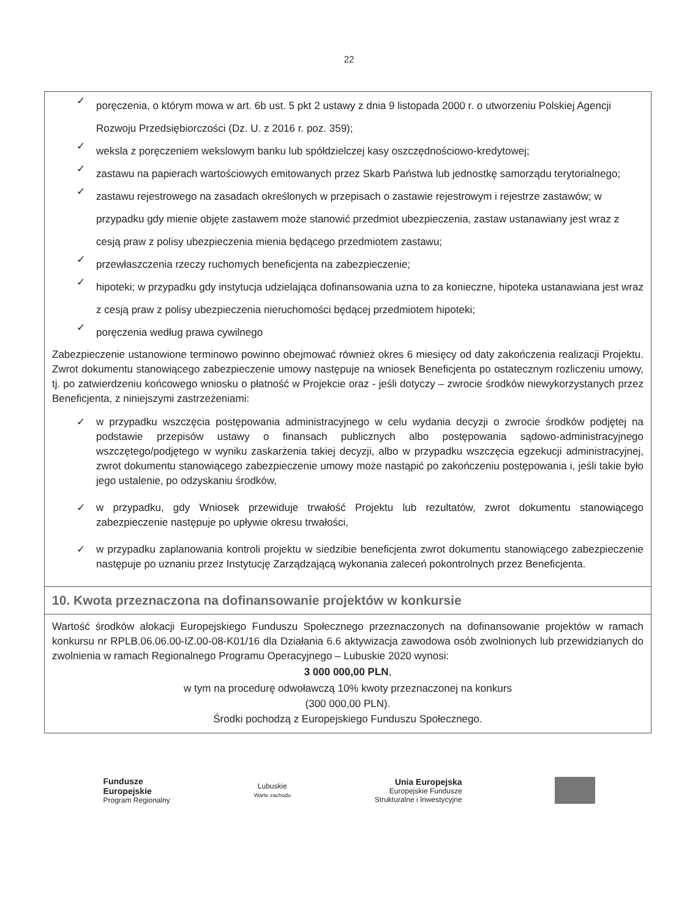22
✓
poręczenia, o którym mowa w art. 6b ust. 5 pkt 2 ustawy z dnia 9 listopada 2000 r. o utworzeniu Polskiej Agencji Rozwoju Przedsiębiorczości (Dz. U. z 2016 r. poz. 359);
✓
weksla z poręczeniem wekslowym banku lub spółdzielczej kasy oszczędnościowo-kredytowej;
✓
zastawu na papierach wartościowych emitowanych przez Skarb Państwa lub jednostkę samorządu terytorialnego;
✓
zastawu rejestrowego na zasadach określonych w przepisach o zastawie rejestrowym i rejestrze zastawów; w przypadku gdy mienie objęte zastawem może stanowić przedmiot ubezpieczenia, zastaw ustanawiany jest wraz z cesją praw z polisy ubezpieczenia mienia będącego przedmiotem zastawu;
✓
przewłaszczenia rzeczy ruchomych beneficjenta na zabezpieczenie;
✓
hipoteki; w przypadku gdy instytucja udzielająca dofinansowania uzna to za konieczne, hipoteka ustanawiana jest wraz z cesją praw z polisy ubezpieczenia nieruchomości będącej przedmiotem hipoteki;
✓
poręczenia według prawa cywilnego
Zabezpieczenie ustanowione terminowo powinno obejmować również okres 6 miesięcy od daty zakończenia realizacji Projektu. Zwrot dokumentu stanowiącego zabezpieczenie umowy następuje na wniosek Beneficjenta po ostatecznym rozliczeniu umowy, tj. po zatwierdzeniu końcowego wniosku o płatność w Projekcie oraz - jeśli dotyczy – zwrocie środków niewykorzystanych przez Beneficjenta, z niniejszymi zastrzeżeniami:
✓ w przypadku wszczęcia postępowania administracyjnego w celu wydania decyzji o zwrocie środków podjętej na podstawie przepisów ustawy o finansach publicznych albo postępowania sądowo-administracyjnego wszczętego/podjętego w wyniku zaskarżenia takiej decyzji, albo w przypadku wszczęcia egzekucji administracyjnej, zwrot dokumentu stanowiącego zabezpieczenie umowy może nastąpić po zakończeniu postępowania i, jeśli takie było jego ustalenie, po odzyskaniu środków,
✓ w przypadku, gdy Wniosek przewiduje trwałość Projektu lub rezultatów, zwrot dokumentu stanowiącego zabezpieczenie następuje po upływie okresu trwałości,
✓ w przypadku zaplanowania kontroli projektu w siedzibie beneficjenta zwrot dokumentu stanowiącego zabezpieczenie następuje po uznaniu przez Instytucję Zarządzającą wykonania zaleceń pokontrolnych przez Beneficjenta.
10. Kwota przeznaczona na dofinansowanie projektów w konkursie
Wartość środków alokacji Europejskiego Funduszu Społecznego przeznaczonych na dofinansowanie projektów w ramach konkursu nr RPLB.06.06.00-IZ.00-08-K01/16 dla Działania 6.6 aktywizacja zawodowa osób zwolnionych lub przewidzianych do zwolnienia w ramach Regionalnego Programu Operacyjnego – Lubuskie 2020 wynosi:
3 000 000,00 PLN,
w tym na procedurę odwoławczą 10% kwoty przeznaczonej na konkurs
(300 000,00 PLN).
Środki pochodzą z Europejskiego Funduszu Społecznego.
Fundusze
Europejskie
Program Regionalny
Lubuskie
Warte zachodu
Unia Europejska
Europejskie Fundusze
Strukturalne i Inwestycyjne